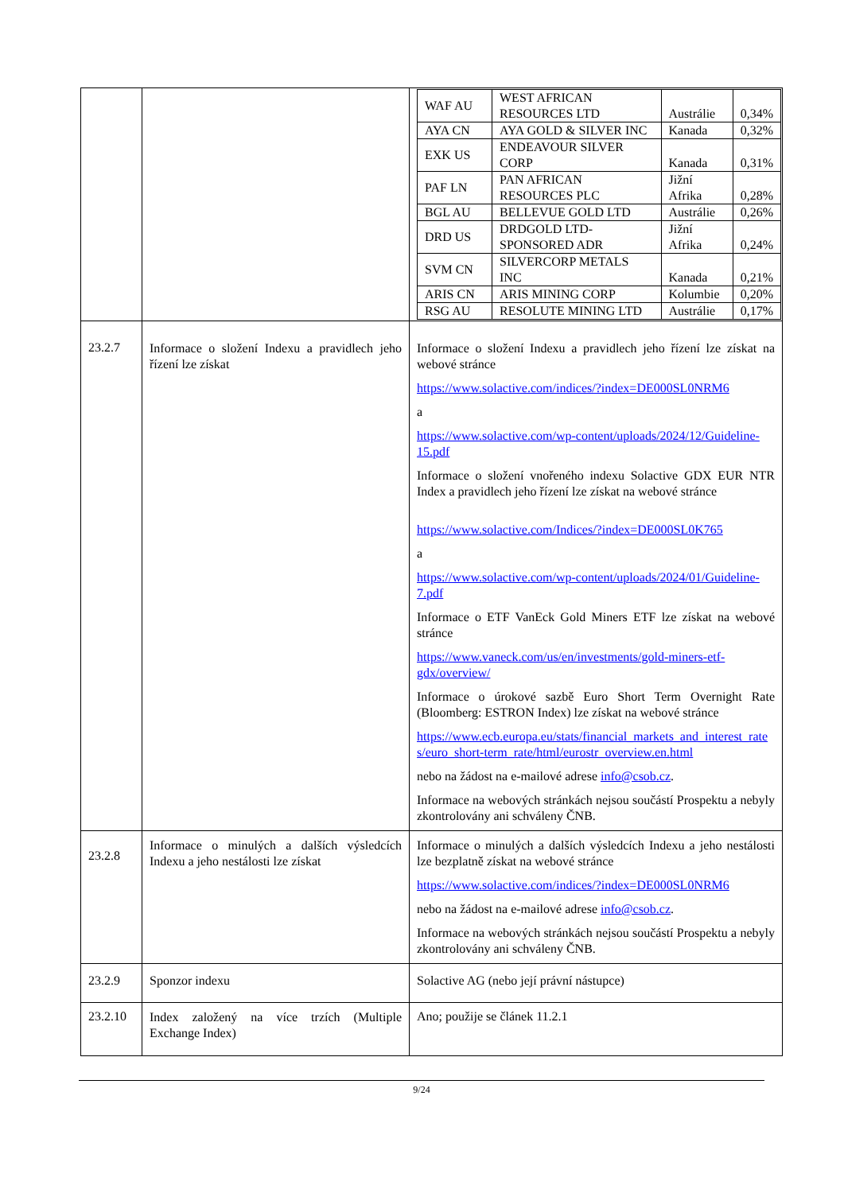| | | / WAF AU / WEST AFRICAN RESOURCES LTD / Austrálie / 0,34% / / AYA CN / AYA GOLD & SILVER INC / Kanada / 0,32% / / EXK US / ENDEAVOUR SILVER CORP / Kanada / 0,31% / / PAF LN / PAN AFRICAN RESOURCES PLC / Jižní Afrika / 0,28% / / BGL AU / BELLEVUE GOLD LTD / Austrálie / 0,26% / / DRD US / DRDGOLD LTD-SPONSORED ADR / Jižní Afrika / 0,24% / / SVM CN / SILVERCORP METALS INC / Kanada / 0,21% / / ARIS CN / ARIS MINING CORP / Kolumbie / 0,20% / / RSG AU / RESOLUTE MINING LTD / Austrálie / 0,17% / |
| 23.2.7 | Informace o složení Indexu a pravidlech jeho řízení lze získat | Informace o složení Indexu a pravidlech jeho řízení lze získat na webové stránce https://www.solactive.com/indices/?index=DE000SL0NRM6 a https://www.solactive.com/wp-content/uploads/2024/12/Guideline-15.pdf Informace o složení vnořeného indexu Solactive GDX EUR NTR Index a pravidlech jeho řízení lze získat na webové stránce https://www.solactive.com/Indices/?index=DE000SL0K765 a https://www.solactive.com/wp-content/uploads/2024/01/Guideline-7.pdf Informace o ETF VanEck Gold Miners ETF lze získat na webové stránce https://www.vaneck.com/us/en/investments/gold-miners-etf-gdx/overview/ Informace o úrokové sazbě Euro Short Term Overnight Rate (Bloomberg: ESTRON Index) lze získat na webové stránce https://www.ecb.europa.eu/stats/financial_markets_and_interest_rates/euro_short-term_rate/html/eurostr_overview.en.html nebo na žádost na e-mailové adrese info@csob.cz . Informace na webových stránkách nejsou součástí Prospektu a nebyly zkontrolovány ani schváleny ČNB. |
| 23.2.8 | Informace o minulých a dalších výsledcích Indexu a jeho nestálosti lze získat | Informace o minulých a dalších výsledcích Indexu a jeho nestálosti lze bezplatně získat na webové stránce https://www.solactive.com/indices/?index=DE000SL0NRM6 nebo na žádost na e-mailové adrese info@csob.cz . Informace na webových stránkách nejsou součástí Prospektu a nebyly zkontrolovány ani schváleny ČNB. |
| 23.2.9 | Sponzor indexu | Solactive AG (nebo její právní nástupce) |
| 23.2.10 | Index založený na více trzích (Multiple Exchange Index) | Ano; použije se článek 11.2.1 |
9/24